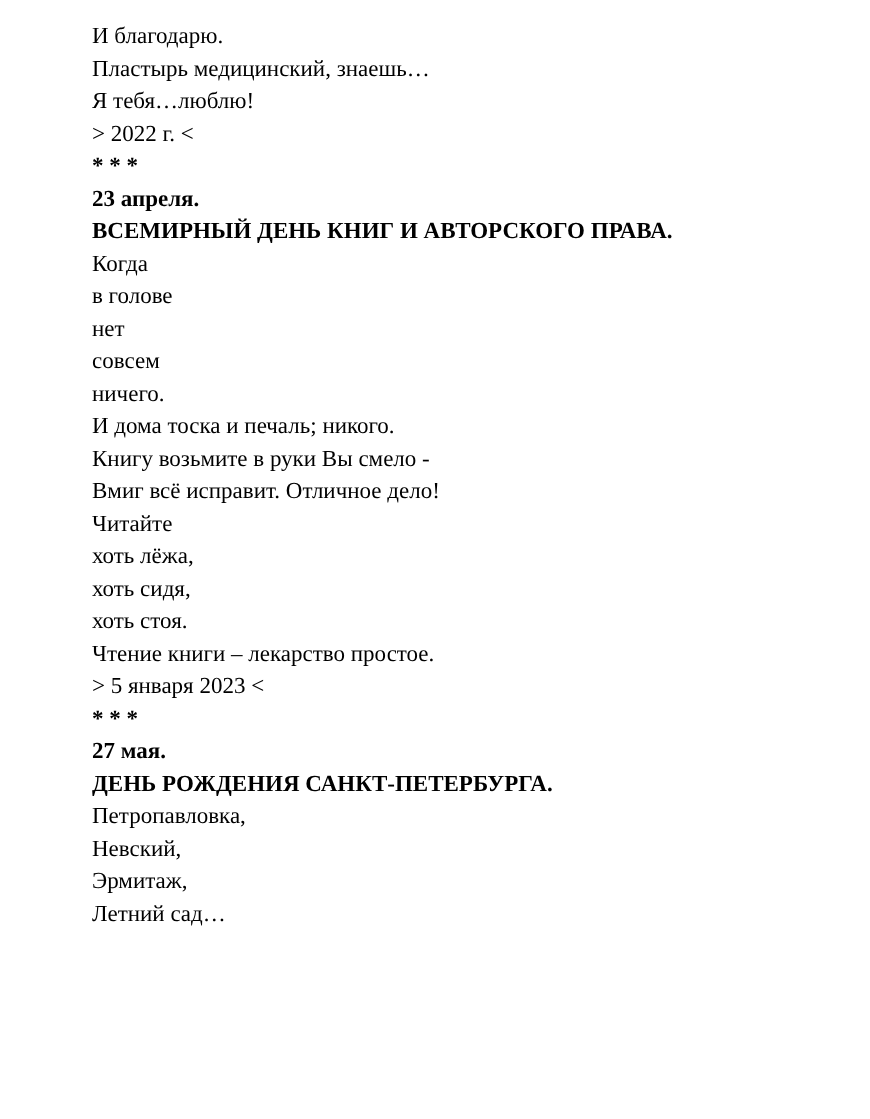И благодарю.
Пластырь медицинский, знаешь…
Я тебя…люблю!
> 2022 г. <
* * *
23 апреля.
ВСЕМИРНЫЙ ДЕНЬ КНИГ И АВТОРСКОГО ПРАВА.
Когда
в голове
нет
совсем
ничего.
И дома тоска и печаль; никого.
Книгу возьмите в руки Вы смело -
Вмиг всё исправит. Отличное дело!
Читайте
хоть лёжа,
хоть сидя,
хоть стоя.
Чтение книги – лекарство простое.
> 5 января 2023 <
* * *
27 мая.
ДЕНЬ РОЖДЕНИЯ САНКТ-ПЕТЕРБУРГА.
Петропавловка,
Невский,
Эрмитаж,
Летний сад…